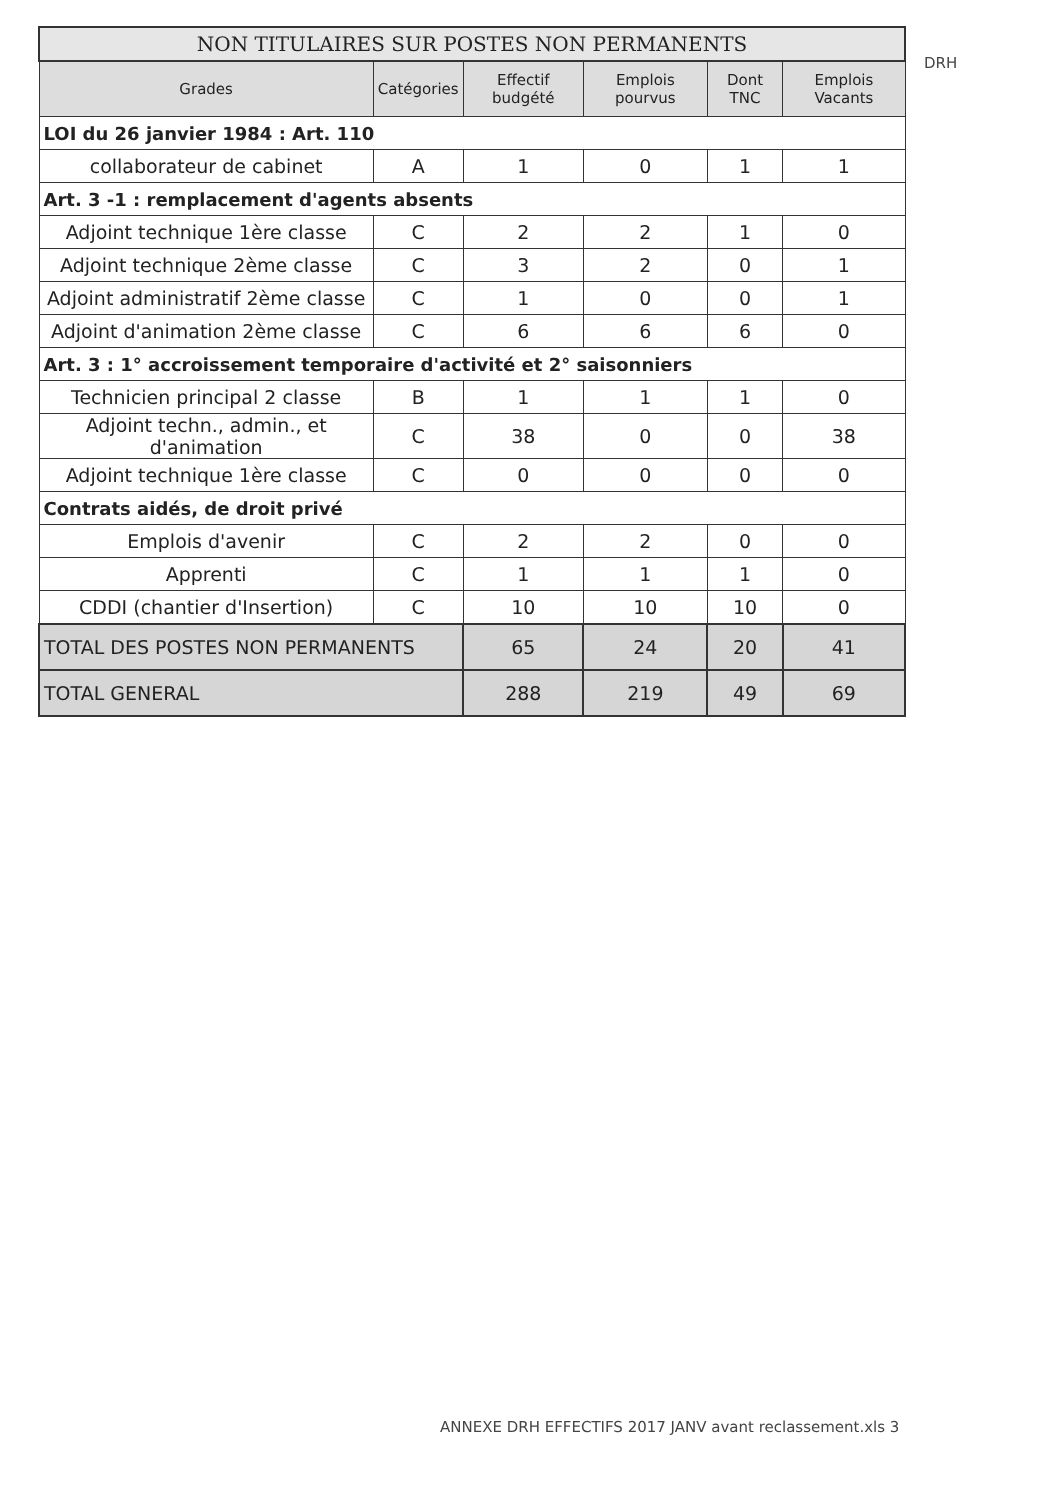| NON TITULAIRES SUR POSTES NON PERMANENTS | | | | | |
| Grades | Catégories | Effectif budgété | Emplois pourvus | Dont TNC | Emplois Vacants |
| LOI du 26 janvier 1984 : Art. 110 | | | | | |
| collaborateur de cabinet | A | 1 | 0 | 1 | 1 |
| Art. 3 -1 : remplacement d'agents absents | | | | | |
| Adjoint technique 1ère classe | C | 2 | 2 | 1 | 0 |
| Adjoint technique 2ème classe | C | 3 | 2 | 0 | 1 |
| Adjoint administratif 2ème classe | C | 1 | 0 | 0 | 1 |
| Adjoint d'animation 2ème classe | C | 6 | 6 | 6 | 0 |
| Art. 3 : 1° accroissement temporaire d'activité et 2° saisonniers | | | | | |
| Technicien principal 2 classe | B | 1 | 1 | 1 | 0 |
| Adjoint techn., admin., et d'animation | C | 38 | 0 | 0 | 38 |
| Adjoint technique 1ère classe | C | 0 | 0 | 0 | 0 |
| Contrats aidés, de droit privé | | | | | |
| Emplois d'avenir | C | 2 | 2 | 0 | 0 |
| Apprenti | C | 1 | 1 | 1 | 0 |
| CDDI (chantier d'Insertion) | C | 10 | 10 | 10 | 0 |
| TOTAL DES POSTES NON PERMANENTS | | 65 | 24 | 20 | 41 |
| TOTAL GENERAL | | 288 | 219 | 49 | 69 |
DRH
ANNEXE DRH EFFECTIFS 2017 JANV avant reclassement.xls 3